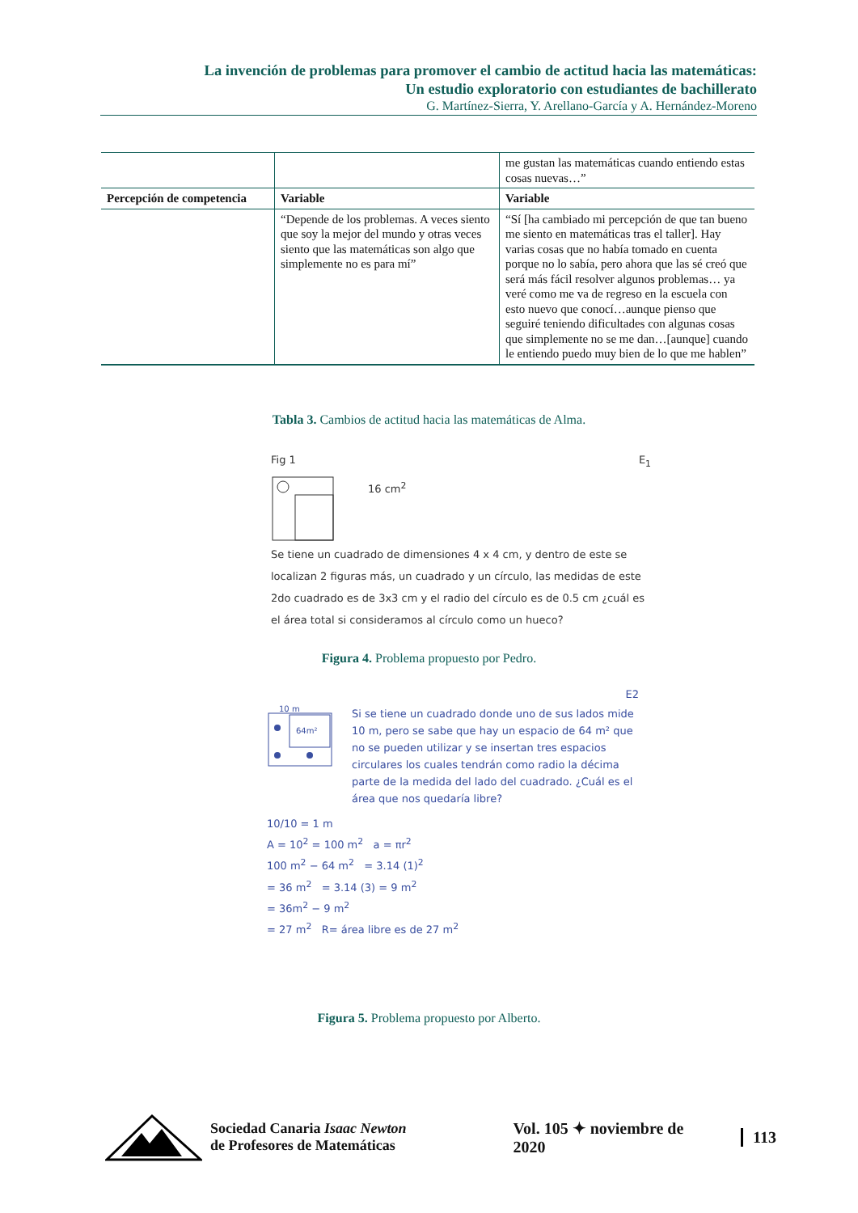La invención de problemas para promover el cambio de actitud hacia las matemáticas:
Un estudio exploratorio con estudiantes de bachillerato
G. Martínez-Sierra, Y. Arellano-García y A. Hernández-Moreno
| | | me gustan las matemáticas cuando entiendo estas cosas nuevas…” |
| Percepción de competencia | Variable | Variable |
| | “Depende de los problemas. A veces siento que soy la mejor del mundo y otras veces siento que las matemáticas son algo que simplemente no es para mí” | “Sí [ha cambiado mi percepción de que tan bueno me siento en matemáticas tras el taller]. Hay varias cosas que no había tomado en cuenta porque no lo sabía, pero ahora que las sé creó que será más fácil resolver algunos problemas… ya veré como me va de regreso en la escuela con esto nuevo que conocí…aunque pienso que seguiré teniendo dificultades con algunas cosas que simplemente no se me dan…[aunque] cuando le entiendo puedo muy bien de lo que me hablen” |
Tabla 3. Cambios de actitud hacia las matemáticas de Alma.
Fig 1 E<sub>1</sub>
16 cm<sup>2</sup>
Se tiene un cuadrado de dimensiones 4 x 4 cm, y dentro de este se localizan 2 figuras más, un cuadrado y un círculo, las medidas de este 2do cuadrado es de 3x3 cm y el radio del círculo es de 0.5 cm ¿cuál es el área total si consideramos al círculo como un hueco?
Figura 4. Problema propuesto por Pedro.
E2
10 m
64m²
Si se tiene un cuadrado donde uno de sus lados mide 10 m, pero se sabe que hay un espacio de 64 m² que no se pueden utilizar y se insertan tres espacios circulares los cuales tendrán como radio la décima parte de la medida del lado del cuadrado. ¿Cuál es el área que nos quedaría libre?
10/10 = 1 m
A = 10<sup>2</sup> = 100 m<sup>2</sup> a = πr<sup>2</sup>
100 m<sup>2</sup> − 64 m<sup>2</sup> = 3.14 (1)<sup>2</sup>
= 36 m<sup>2</sup> = 3.14 (3) = 9 m<sup>2</sup>
= 36m<sup>2</sup> − 9 m<sup>2</sup>
= 27 m<sup>2</sup> R= área libre es de 27 m<sup>2</sup>
Figura 5. Problema propuesto por Alberto.
Sociedad Canaria Isaac Newton
de Profesores de Matemáticas
Vol. 105 ✦ noviembre de 2020 113